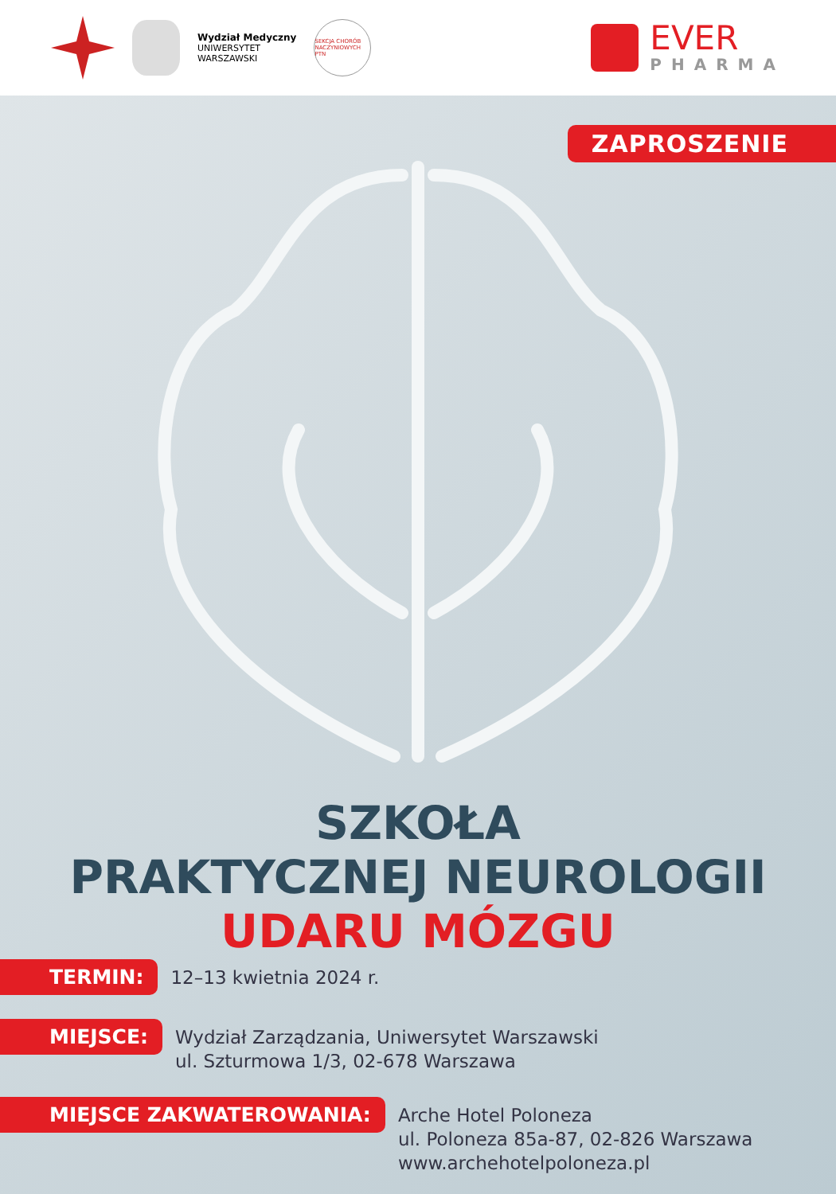Wydział Medyczny
UNIWERSYTET
WARSZAWSKI
SEKCJA CHORÓB NACZYNIOWYCH PTN
EVER
PHARMA
ZAPROSZENIE
SZKOŁA
PRAKTYCZNEJ NEUROLOGII
UDARU MÓZGU
TERMIN:
12–13 kwietnia 2024 r.
MIEJSCE:
Wydział Zarządzania, Uniwersytet Warszawski
ul. Szturmowa 1/3, 02-678 Warszawa
MIEJSCE ZAKWATEROWANIA:
Arche Hotel Poloneza
ul. Poloneza 85a-87, 02-826 Warszawa
www.archehotelpoloneza.pl